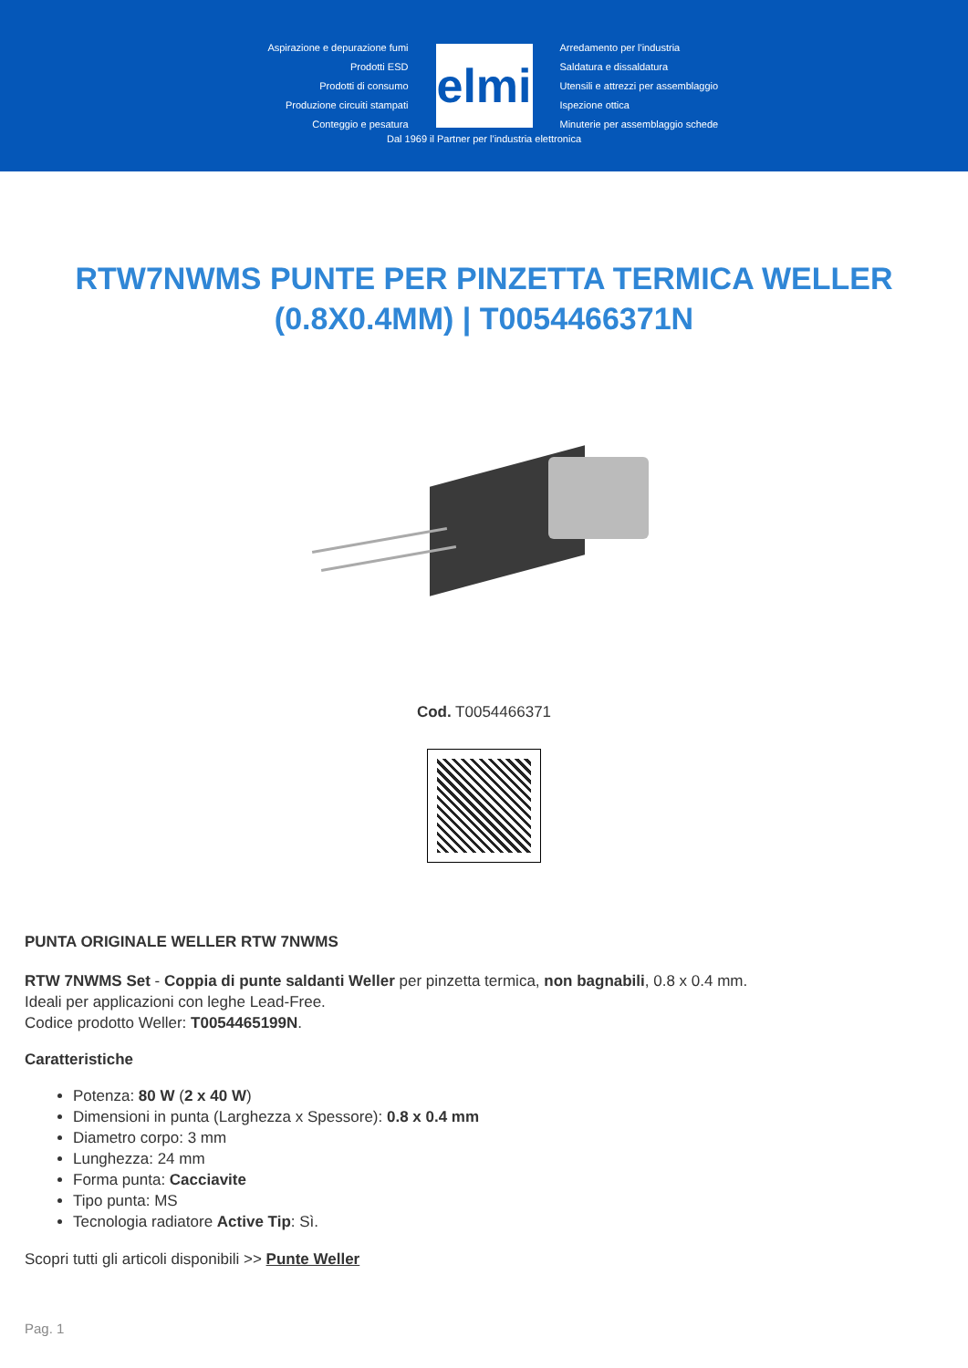Aspirazione e depurazione fumi
Prodotti ESD
Prodotti di consumo
Produzione circuiti stampati
Conteggio e pesatura
elmi
Arredamento per l'industria
Saldatura e dissaldatura
Utensili e attrezzi per assemblaggio
Ispezione ottica
Minuterie per assemblaggio schede
Dal 1969 il Partner per l'industria elettronica
RTW7NWMS PUNTE PER PINZETTA TERMICA WELLER (0.8X0.4MM) | T0054466371N
Cod. T0054466371
PUNTA ORIGINALE WELLER RTW 7NWMS
RTW 7NWMS Set - Coppia di punte saldanti Weller per pinzetta termica, non bagnabili, 0.8 x 0.4 mm.
Ideali per applicazioni con leghe Lead-Free.
Codice prodotto Weller: T0054465199N.
Caratteristiche
Potenza: 80 W (2 x 40 W)
Dimensioni in punta (Larghezza x Spessore): 0.8 x 0.4 mm
Diametro corpo: 3 mm
Lunghezza: 24 mm
Forma punta: Cacciavite
Tipo punta: MS
Tecnologia radiatore Active Tip: Sì.
Scopri tutti gli articoli disponibili >> Punte Weller
Pag. 1